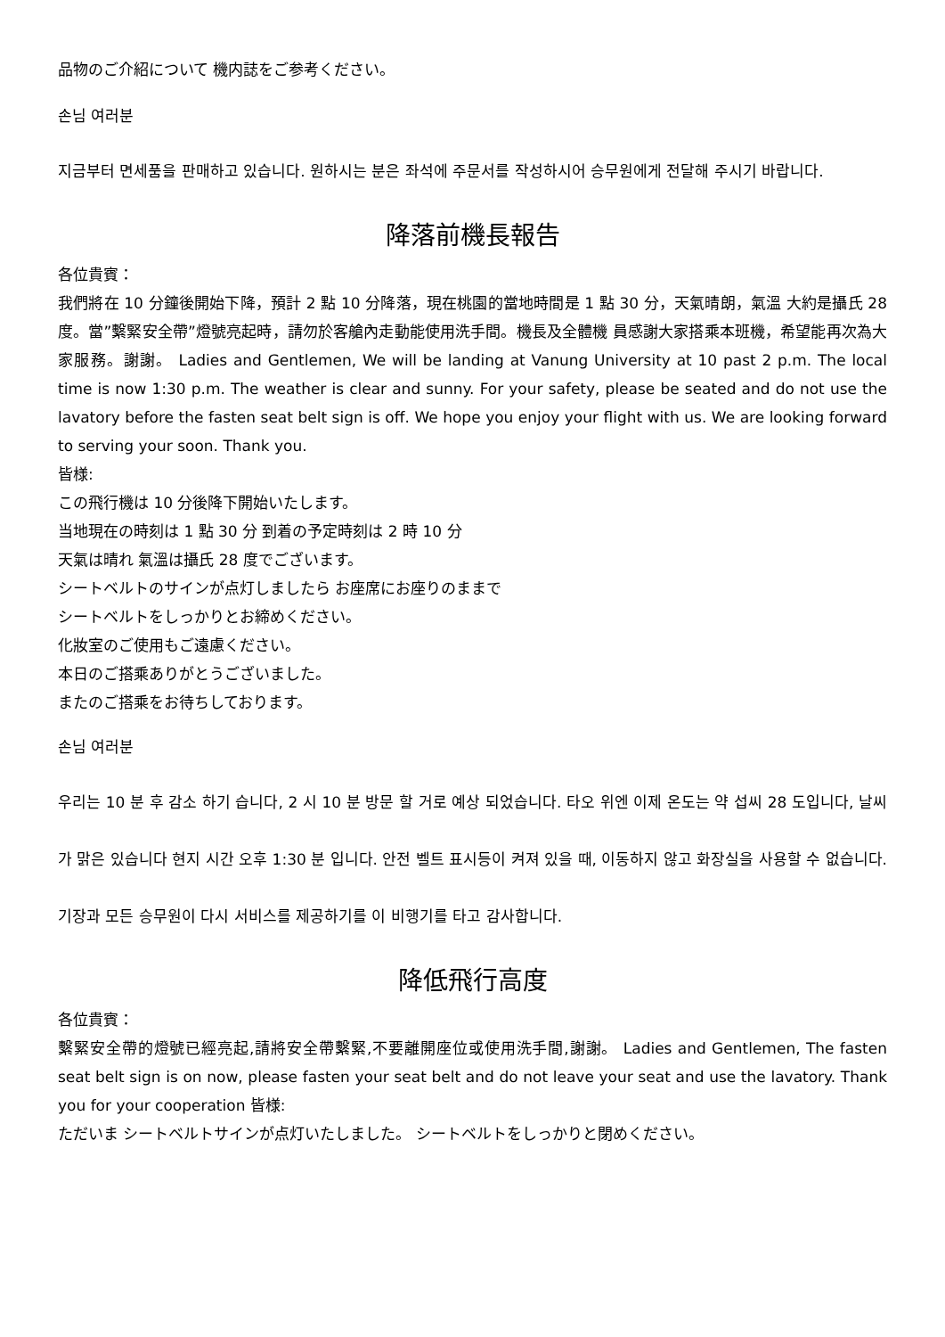品物のご介紹について 機内誌をご参考ください。
손님 여러분
지금부터 면세품을 판매하고 있습니다. 원하시는 분은 좌석에 주문서를 작성하시어 승무원에게 전달해 주시기 바랍니다.
降落前機長報告
各位貴賓：
我們將在 10 分鐘後開始下降，預計 2 點 10 分降落，現在桃園的當地時間是 1 點 30 分，天氣晴朗，氣溫 大約是攝氏 28 度。當”繫緊安全帶”燈號亮起時，請勿於客艙內走動能使用洗手間。機長及全體機 員感謝大家搭乘本班機，希望能再次為大家服務。謝謝。 Ladies and Gentlemen, We will be landing at Vanung University at 10 past 2 p.m. The local time is now 1:30 p.m. The weather is clear and sunny. For your safety, please be seated and do not use the lavatory before the fasten seat belt sign is off. We hope you enjoy your flight with us. We are looking forward to serving your soon. Thank you.
皆様:
この飛行機は 10 分後降下開始いたします。
当地現在の時刻は 1 點 30 分 到着の予定時刻は 2 時 10 分
天氣は晴れ 氣溫は攝氏 28 度でございます。
シートベルトのサインが点灯しましたら お座席にお座りのままで
シートベルトをしっかりとお締めください。
化妝室のご使用もご遠慮ください。
本日のご搭乘ありがとうございました。
またのご搭乘をお待ちしております。
손님 여러분
우리는 10 분 후 감소 하기 습니다, 2 시 10 분 방문 할 거로 예상 되었습니다. 타오 위엔 이제 온도는 약 섭씨 28 도입니다, 날씨가 맑은 있습니다 현지 시간 오후 1:30 분 입니다. 안전 벨트 표시등이 켜져 있을 때, 이동하지 않고 화장실을 사용할 수 없습니다. 기장과 모든 승무원이 다시 서비스를 제공하기를 이 비행기를 타고 감사합니다.
降低飛行高度
各位貴賓：
繫緊安全帶的燈號已經亮起,請將安全帶繫緊,不要離開座位或使用洗手間,謝謝。 Ladies and Gentlemen, The fasten seat belt sign is on now, please fasten your seat belt and do not leave your seat and use the lavatory. Thank you for your cooperation 皆様:
ただいま シートベルトサインが点灯いたしました。 シートベルトをしっかりと閉めください。